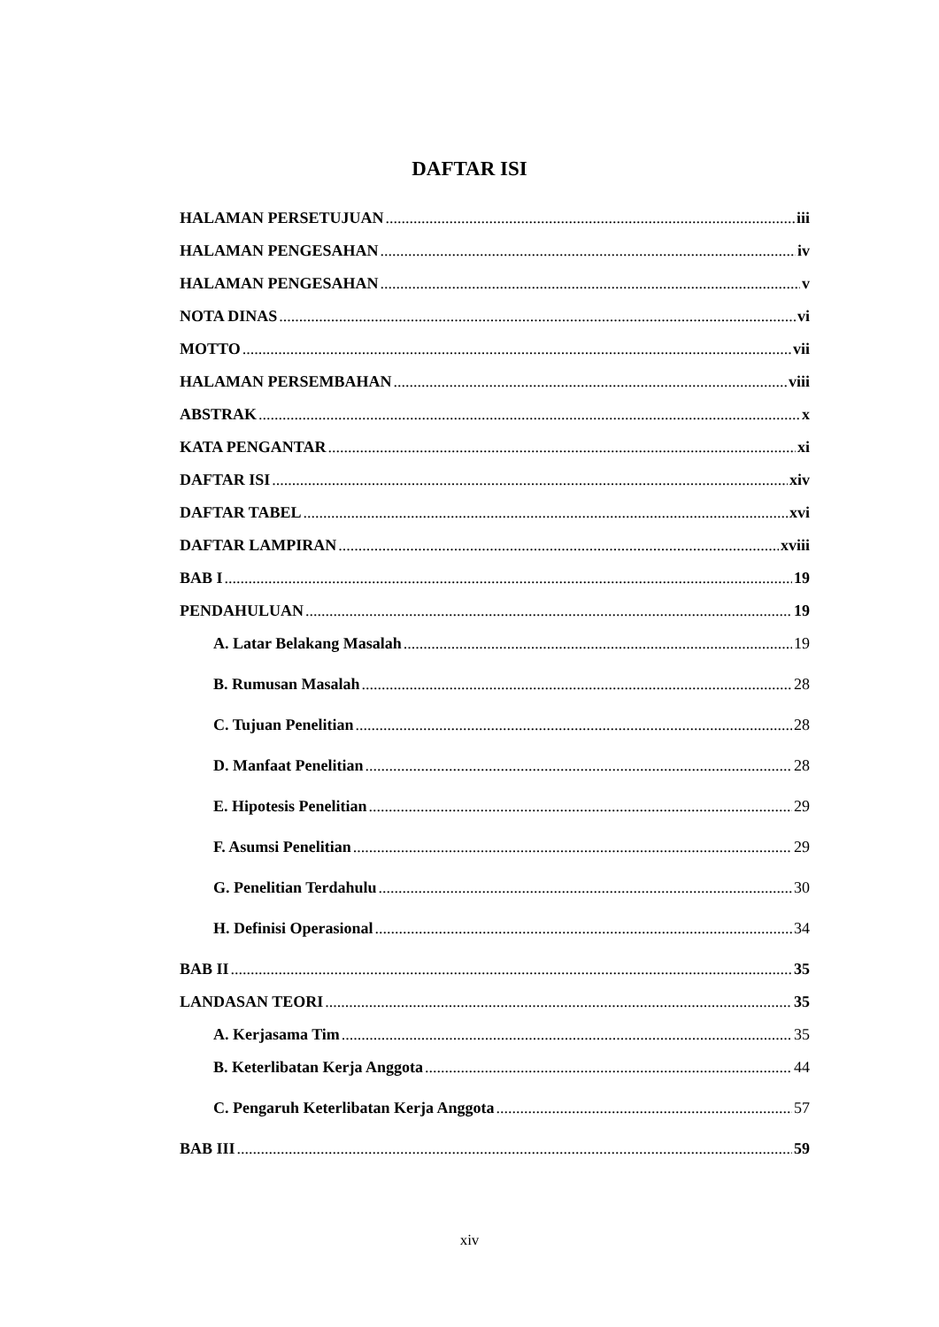DAFTAR ISI
HALAMAN PERSETUJUAN iii
HALAMAN PENGESAHAN iv
HALAMAN PENGESAHAN v
NOTA DINAS vi
MOTTO vii
HALAMAN PERSEMBAHAN viii
ABSTRAK x
KATA PENGANTAR xi
DAFTAR ISI xiv
DAFTAR TABEL xvi
DAFTAR LAMPIRAN xviii
BAB I 19
PENDAHULUAN 19
A. Latar Belakang Masalah 19
B. Rumusan Masalah 28
C. Tujuan Penelitian 28
D. Manfaat Penelitian 28
E. Hipotesis Penelitian 29
F. Asumsi Penelitian 29
G. Penelitian Terdahulu 30
H. Definisi Operasional 34
BAB II 35
LANDASAN TEORI 35
A. Kerjasama Tim 35
B. Keterlibatan Kerja Anggota 44
C. Pengaruh Keterlibatan Kerja Anggota 57
BAB III 59
xiv